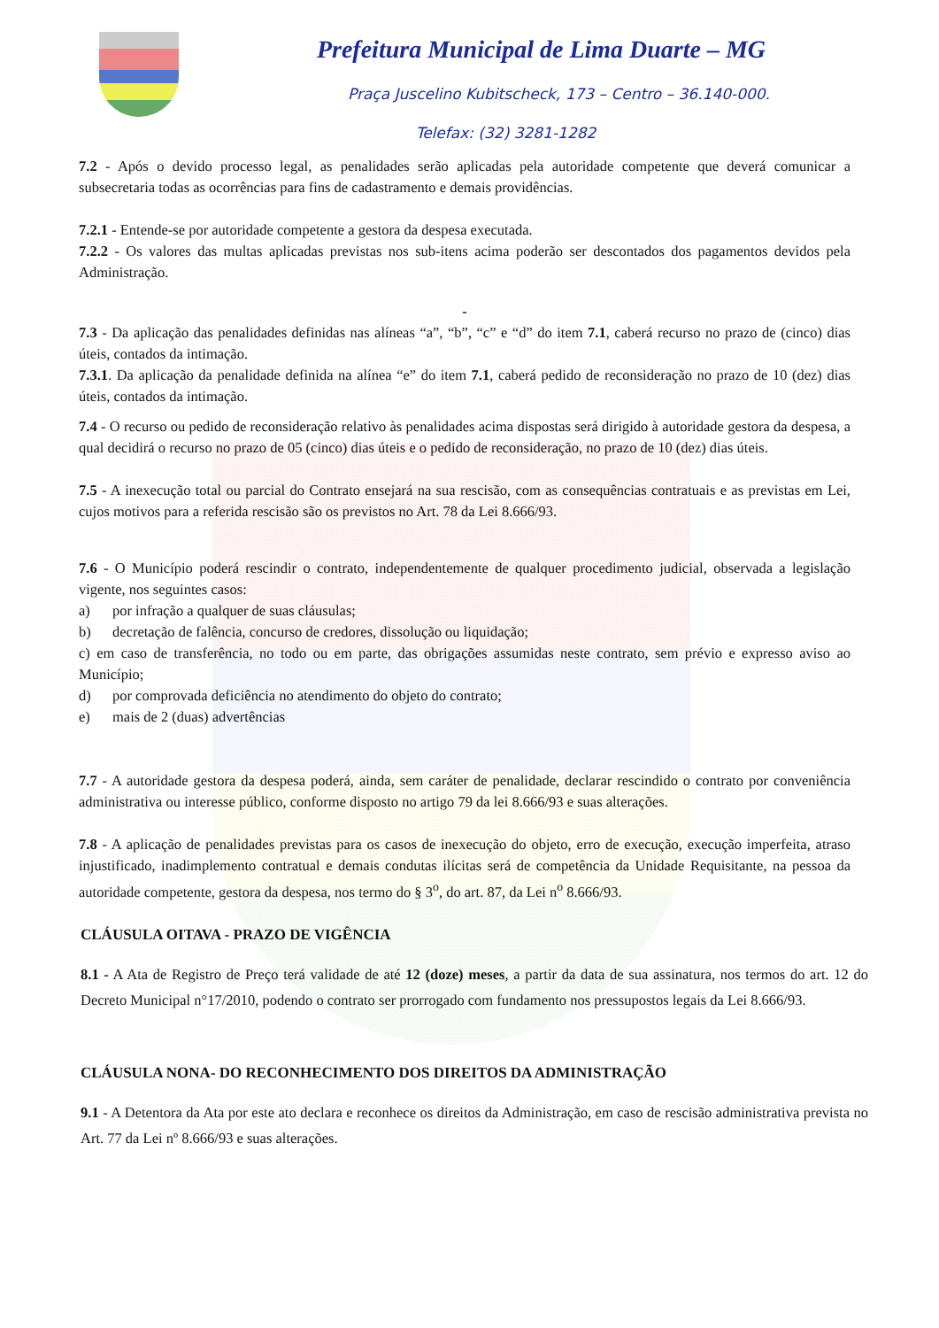Prefeitura Municipal de Lima Duarte – MG
Praça Juscelino Kubitscheck, 173 – Centro – 36.140-000.
Telefax: (32) 3281-1282
7.2 - Após o devido processo legal, as penalidades serão aplicadas pela autoridade competente que deverá comunicar a subsecretaria todas as ocorrências para fins de cadastramento e demais providências.
7.2.1 - Entende-se por autoridade competente a gestora da despesa executada.
7.2.2 - Os valores das multas aplicadas previstas nos sub-itens acima poderão ser descontados dos pagamentos devidos pela Administração.
-
7.3 - Da aplicação das penalidades definidas nas alíneas “a”, “b”, “c” e “d” do item 7.1, caberá recurso no prazo de (cinco) dias úteis, contados da intimação.
7.3.1. Da aplicação da penalidade definida na alínea “e” do item 7.1, caberá pedido de reconsideração no prazo de 10 (dez) dias úteis, contados da intimação.
7.4 - O recurso ou pedido de reconsideração relativo às penalidades acima dispostas será dirigido à autoridade gestora da despesa, a qual decidirá o recurso no prazo de 05 (cinco) dias úteis e o pedido de reconsideração, no prazo de 10 (dez) dias úteis.
7.5 - A inexecução total ou parcial do Contrato ensejará na sua rescisão, com as consequências contratuais e as previstas em Lei, cujos motivos para a referida rescisão são os previstos no Art. 78 da Lei 8.666/93.
7.6 - O Município poderá rescindir o contrato, independentemente de qualquer procedimento judicial, observada a legislação vigente, nos seguintes casos:
a) por infração a qualquer de suas cláusulas;
b) decretação de falência, concurso de credores, dissolução ou liquidação;
c) em caso de transferência, no todo ou em parte, das obrigações assumidas neste contrato, sem prévio e expresso aviso ao Município;
d) por comprovada deficiência no atendimento do objeto do contrato;
e) mais de 2 (duas) advertências
7.7 - A autoridade gestora da despesa poderá, ainda, sem caráter de penalidade, declarar rescindido o contrato por conveniência administrativa ou interesse público, conforme disposto no artigo 79 da lei 8.666/93 e suas alterações.
7.8 - A aplicação de penalidades previstas para os casos de inexecução do objeto, erro de execução, execução imperfeita, atraso injustificado, inadimplemento contratual e demais condutas ilícitas será de competência da Unidade Requisitante, na pessoa da autoridade competente, gestora da despesa, nos termo do § 3<sup>o</sup>, do art. 87, da Lei n<sup>o</sup> 8.666/93.
CLÁUSULA OITAVA - PRAZO DE VIGÊNCIA
8.1 - A Ata de Registro de Preço terá validade de até 12 (doze) meses, a partir da data de sua assinatura, nos termos do art. 12 do Decreto Municipal n°17/2010, podendo o contrato ser prorrogado com fundamento nos pressupostos legais da Lei 8.666/93.
CLÁUSULA NONA- DO RECONHECIMENTO DOS DIREITOS DA ADMINISTRAÇÃO
9.1 - A Detentora da Ata por este ato declara e reconhece os direitos da Administração, em caso de rescisão administrativa prevista no Art. 77 da Lei nº 8.666/93 e suas alterações.